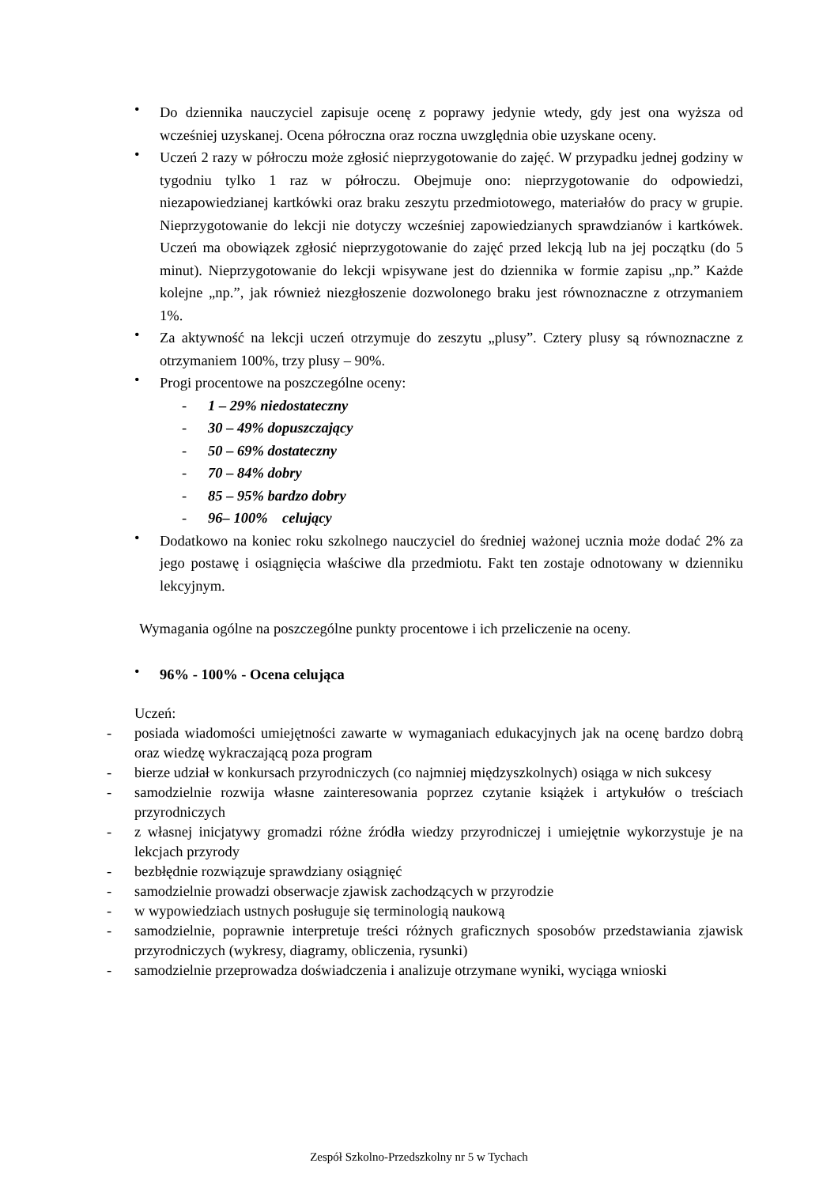•
Do dziennika nauczyciel zapisuje ocenę z poprawy jedynie wtedy, gdy jest ona wyższa od wcześniej uzyskanej. Ocena półroczna oraz roczna uwzględnia obie uzyskane oceny.
•
Uczeń 2 razy w półroczu może zgłosić nieprzygotowanie do zajęć. W przypadku jednej godziny w tygodniu tylko 1 raz w półroczu. Obejmuje ono: nieprzygotowanie do odpowiedzi, niezapowiedzianej kartkówki oraz braku zeszytu przedmiotowego, materiałów do pracy w grupie. Nieprzygotowanie do lekcji nie dotyczy wcześniej zapowiedzianych sprawdzianów i kartkówek. Uczeń ma obowiązek zgłosić nieprzygotowanie do zajęć przed lekcją lub na jej początku (do 5 minut). Nieprzygotowanie do lekcji wpisywane jest do dziennika w formie zapisu „np.” Każde kolejne „np.”, jak również niezgłoszenie dozwolonego braku jest równoznaczne z otrzymaniem 1%.
•
Za aktywność na lekcji uczeń otrzymuje do zeszytu „plusy”. Cztery plusy są równoznaczne z otrzymaniem 100%, trzy plusy – 90%.
•
Progi procentowe na poszczególne oceny:
- 1 – 29% niedostateczny
- 30 – 49% dopuszczający
- 50 – 69% dostateczny
- 70 – 84% dobry
- 85 – 95% bardzo dobry
- 96– 100% celujący
•
Dodatkowo na koniec roku szkolnego nauczyciel do średniej ważonej ucznia może dodać 2% za jego postawę i osiągnięcia właściwe dla przedmiotu. Fakt ten zostaje odnotowany w dzienniku lekcyjnym.
Wymagania ogólne na poszczególne punkty procentowe i ich przeliczenie na oceny.
•
96% - 100% - Ocena celująca
Uczeń:
- posiada wiadomości umiejętności zawarte w wymaganiach edukacyjnych jak na ocenę bardzo dobrą oraz wiedzę wykraczającą poza program
- bierze udział w konkursach przyrodniczych (co najmniej międzyszkolnych) osiąga w nich sukcesy
- samodzielnie rozwija własne zainteresowania poprzez czytanie książek i artykułów o treściach przyrodniczych
- z własnej inicjatywy gromadzi różne źródła wiedzy przyrodniczej i umiejętnie wykorzystuje je na lekcjach przyrody
- bezbłędnie rozwiązuje sprawdziany osiągnięć
- samodzielnie prowadzi obserwacje zjawisk zachodzących w przyrodzie
- w wypowiedziach ustnych posługuje się terminologią naukową
- samodzielnie, poprawnie interpretuje treści różnych graficznych sposobów przedstawiania zjawisk przyrodniczych (wykresy, diagramy, obliczenia, rysunki)
- samodzielnie przeprowadza doświadczenia i analizuje otrzymane wyniki, wyciąga wnioski
Zespół Szkolno-Przedszkolny nr 5 w Tychach